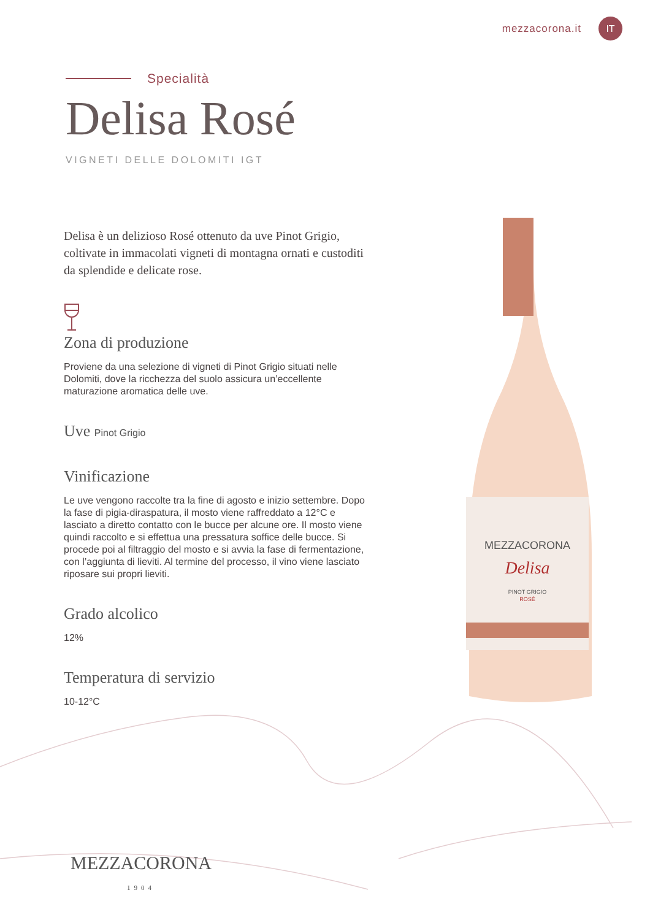mezzacorona.it IT
Specialità
Delisa Rosé
VIGNETI DELLE DOLOMITI IGT
Delisa è un delizioso Rosé ottenuto da uve Pinot Grigio, coltivate in immacolati vigneti di montagna ornati e custoditi da splendide e delicate rose.
Zona di produzione
Proviene da una selezione di vigneti di Pinot Grigio situati nelle Dolomiti, dove la ricchezza del suolo assicura un’eccellente maturazione aromatica delle uve.
Uve Pinot Grigio
Vinificazione
Le uve vengono raccolte tra la fine di agosto e inizio settembre. Dopo la fase di pigia-diraspatura, il mosto viene raffreddato a 12°C e lasciato a diretto contatto con le bucce per alcune ore. Il mosto viene quindi raccolto e si effettua una pressatura soffice delle bucce. Si procede poi al filtraggio del mosto e si avvia la fase di fermentazione, con l’aggiunta di lieviti. Al termine del processo, il vino viene lasciato riposare sui propri lieviti.
Grado alcolico
12%
Temperatura di servizio
10-12°C
MEZZACORONA
Delisa
PINOT GRIGIO
ROSÉ
MEZZACORONA
1904